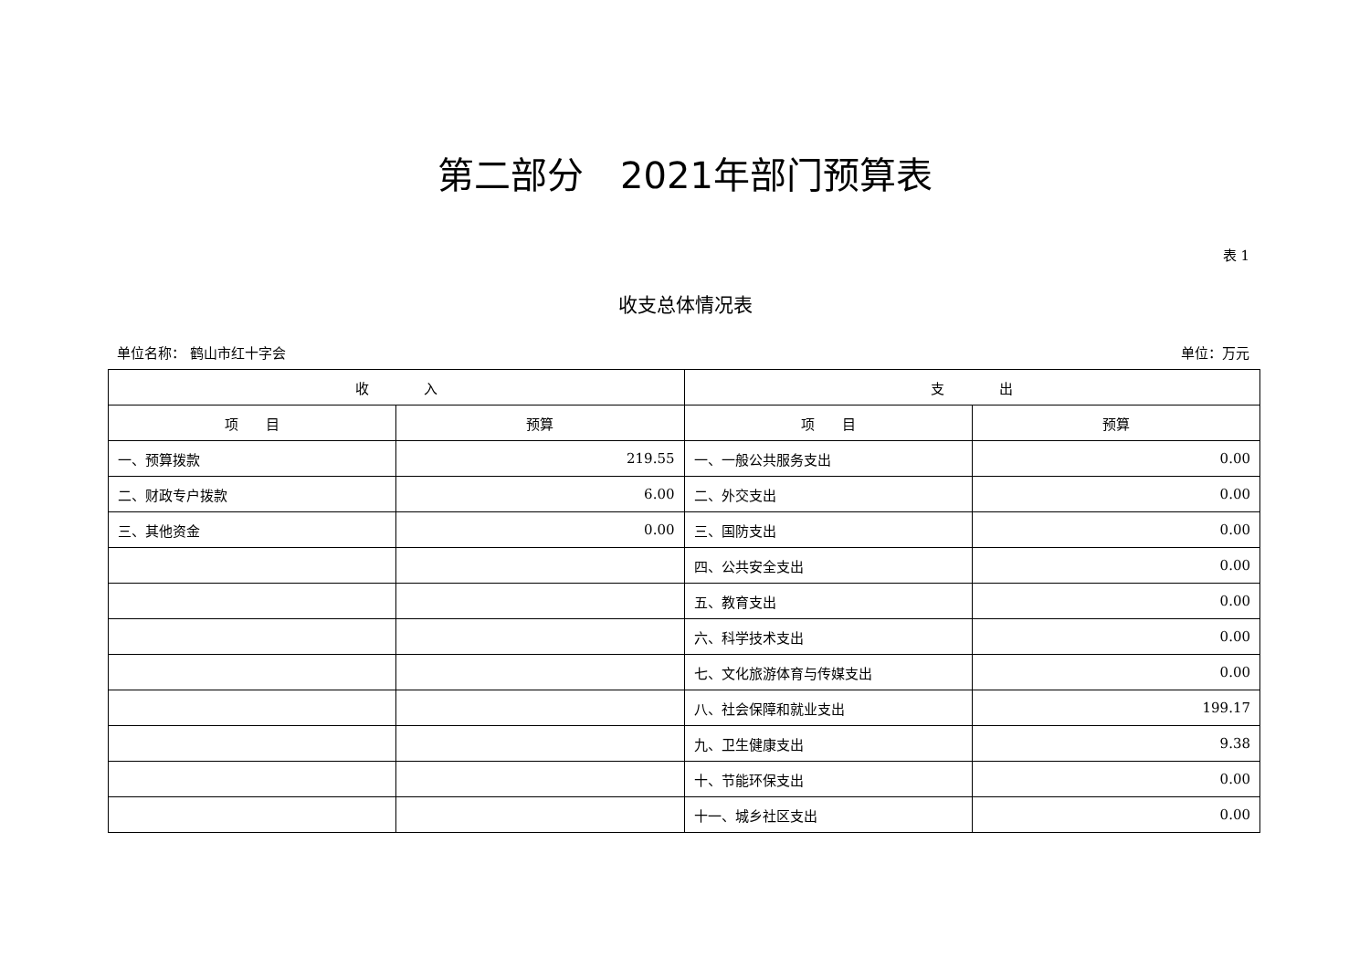第二部分　2021年部门预算表
表 1
收支总体情况表
单位名称： 鹤山市红十字会 单位：万元
| 收 入 | | 支 出 | |
| --- | --- | --- | --- |
| 项 目 | 预算 | 项 目 | 预算 |
| 一、预算拨款 | 219.55 | 一、一般公共服务支出 | 0.00 |
| 二、财政专户拨款 | 6.00 | 二、外交支出 | 0.00 |
| 三、其他资金 | 0.00 | 三、国防支出 | 0.00 |
| | | 四、公共安全支出 | 0.00 |
| | | 五、教育支出 | 0.00 |
| | | 六、科学技术支出 | 0.00 |
| | | 七、文化旅游体育与传媒支出 | 0.00 |
| | | 八、社会保障和就业支出 | 199.17 |
| | | 九、卫生健康支出 | 9.38 |
| | | 十、节能环保支出 | 0.00 |
| | | 十一、城乡社区支出 | 0.00 |